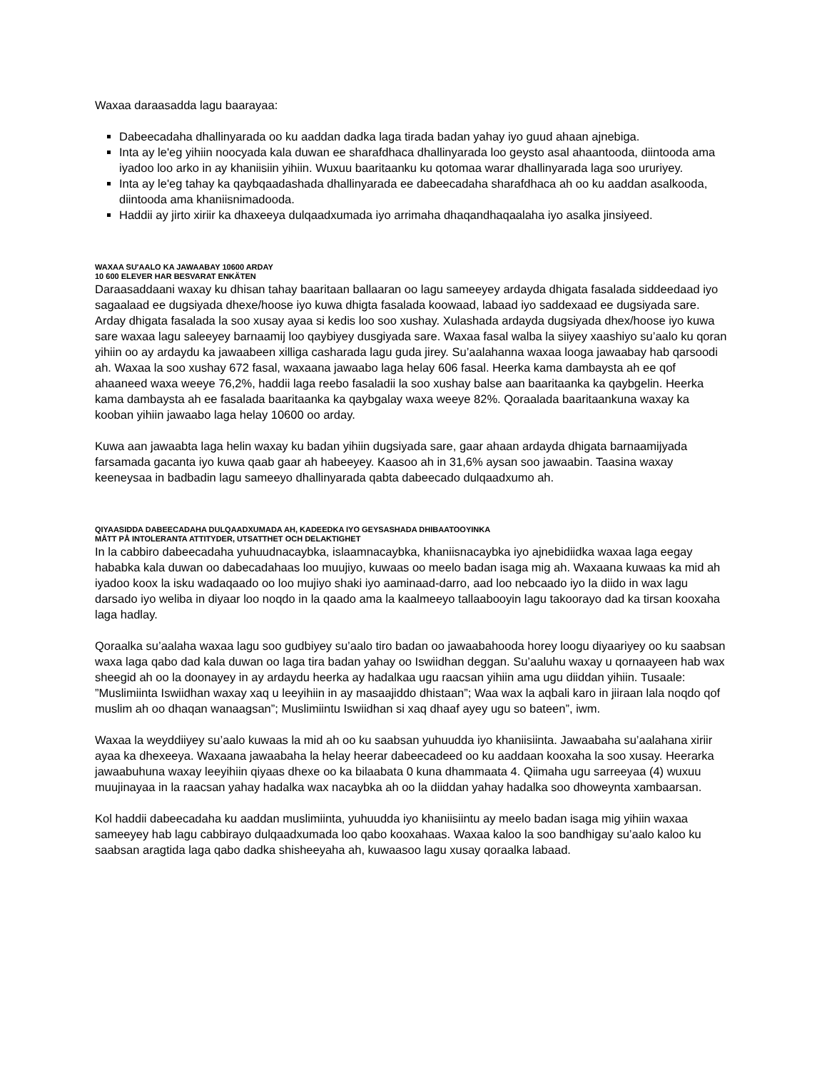Waxaa daraasadda lagu baarayaa:
Dabeecadaha dhallinyarada oo ku aaddan dadka laga tirada badan yahay iyo guud ahaan ajnebiga.
Inta ay le'eg yihiin noocyada kala duwan ee sharafdhaca dhallinyarada loo geysto asal ahaantooda, diintooda ama iyadoo loo arko in ay khaniisiin yihiin. Wuxuu baaritaanku ku qotomaa warar dhallinyarada laga soo ururiyey.
Inta ay le'eg tahay ka qaybqaadashada dhallinyarada ee dabeecadaha sharafdhaca ah oo ku aaddan asalkooda, diintooda ama khaniisnimadooda.
Haddii ay jirto xiriir ka dhaxeeya dulqaadxumada iyo arrimaha dhaqandhaqaalaha iyo asalka jinsiyeed.
WAXAA SU'AALO KA JAWAABAY 10600 ARDAY
10 600 ELEVER HAR BESVARAT ENKÄTEN
Daraasaddaani waxay ku dhisan tahay baaritaan ballaaran oo lagu sameeyey ardayda dhigata fasalada siddeedaad iyo sagaalaad ee dugsiyada dhexe/hoose iyo kuwa dhigta fasalada koowaad, labaad iyo saddexaad ee dugsiyada sare. Arday dhigata fasalada la soo xusay ayaa si kedis loo soo xushay. Xulashada ardayda dugsiyada dhex/hoose iyo kuwa sare waxaa lagu saleeyey barnaamij loo qaybiyey dusgiyada sare. Waxaa fasal walba la siiyey xaashiyo su’aalo ku qoran yihiin oo ay ardaydu ka jawaabeen xilliga casharada lagu guda jirey. Su’aalahanna waxaa looga jawaabay hab qarsoodi ah. Waxaa la soo xushay 672 fasal, waxaana jawaabo laga helay 606 fasal. Heerka kama dambaysta ah ee qof ahaaneed waxa weeye 76,2%, haddii laga reebo fasaladii la soo xushay balse aan baaritaanka ka qaybgelin. Heerka kama dambaysta ah ee fasalada baaritaanka ka qaybgalay waxa weeye 82%. Qoraalada baaritaankuna waxay ka kooban yihiin jawaabo laga helay 10600 oo arday.
Kuwa aan jawaabta laga helin waxay ku badan yihiin dugsiyada sare, gaar ahaan ardayda dhigata barnaamijyada farsamada gacanta iyo kuwa qaab gaar ah habeeyey. Kaasoo ah in 31,6% aysan soo jawaabin. Taasina waxay keeneysaa in badbadin lagu sameeyo dhallinyarada qabta dabeecado dulqaadxumo ah.
QIYAASIDDA DABEECADAHA DULQAADXUMADA AH, KADEEDKA IYO GEYSASHADA DHIBAATOOYINKA
MÅTT PÅ INTOLERANTA ATTITYDER, UTSATTHET OCH DELAKTIGHET
In la cabbiro dabeecadaha yuhuudnacaybka, islaamnacaybka, khaniisnacaybka iyo ajnebidiidka waxaa laga eegay hababka kala duwan oo dabecadahaas loo muujiyo, kuwaas oo meelo badan isaga mig ah. Waxaana kuwaas ka mid ah iyadoo koox la isku wadaqaado oo loo mujiyo shaki iyo aaminaad-darro, aad loo nebcaado iyo la diido in wax lagu darsado iyo weliba in diyaar loo noqdo in la qaado ama la kaalmeeyo tallaabooyin lagu takoorayo dad ka tirsan kooxaha laga hadlay.
Qoraalka su’aalaha waxaa lagu soo gudbiyey su’aalo tiro badan oo jawaabahooda horey loogu diyaariyey oo ku saabsan waxa laga qabo dad kala duwan oo laga tira badan yahay oo Iswiidhan deggan. Su’aaluhu waxay u qornaayeen hab wax sheegid ah oo la doonayey in ay ardaydu heerka ay hadalkaa ugu raacsan yihiin ama ugu diiddan yihiin. Tusaale: ”Muslimiinta Iswiidhan waxay xaq u leeyihiin in ay masaajiddo dhistaan”; Waa wax la aqbali karo in jiiraan lala noqdo qof muslim ah oo dhaqan wanaagsan”; Muslimiintu Iswiidhan si xaq dhaaf ayey ugu so bateen”, iwm.
Waxaa la weyddiiyey su’aalo kuwaas la mid ah oo ku saabsan yuhuudda iyo khaniisiinta. Jawaabaha su’aalahana xiriir ayaa ka dhexeeya. Waxaana jawaabaha la helay heerar dabeecadeed oo ku aaddaan kooxaha la soo xusay. Heerarka jawaabuhuna waxay leeyihiin qiyaas dhexe oo ka bilaabata 0 kuna dhammaata 4. Qiimaha ugu sarreeyaa (4) wuxuu muujinayaa in la raacsan yahay hadalka wax nacaybka ah oo la diiddan yahay hadalka soo dhoweynta xambaarsan.
Kol haddii dabeecadaha ku aaddan muslimiinta, yuhuudda iyo khaniisiintu ay meelo badan isaga mig yihiin waxaa sameeyey hab lagu cabbirayo dulqaadxumada loo qabo kooxahaas. Waxaa kaloo la soo bandhigay su’aalo kaloo ku saabsan aragtida laga qabo dadka shisheeyaha ah, kuwaasoo lagu xusay qoraalka labaad.